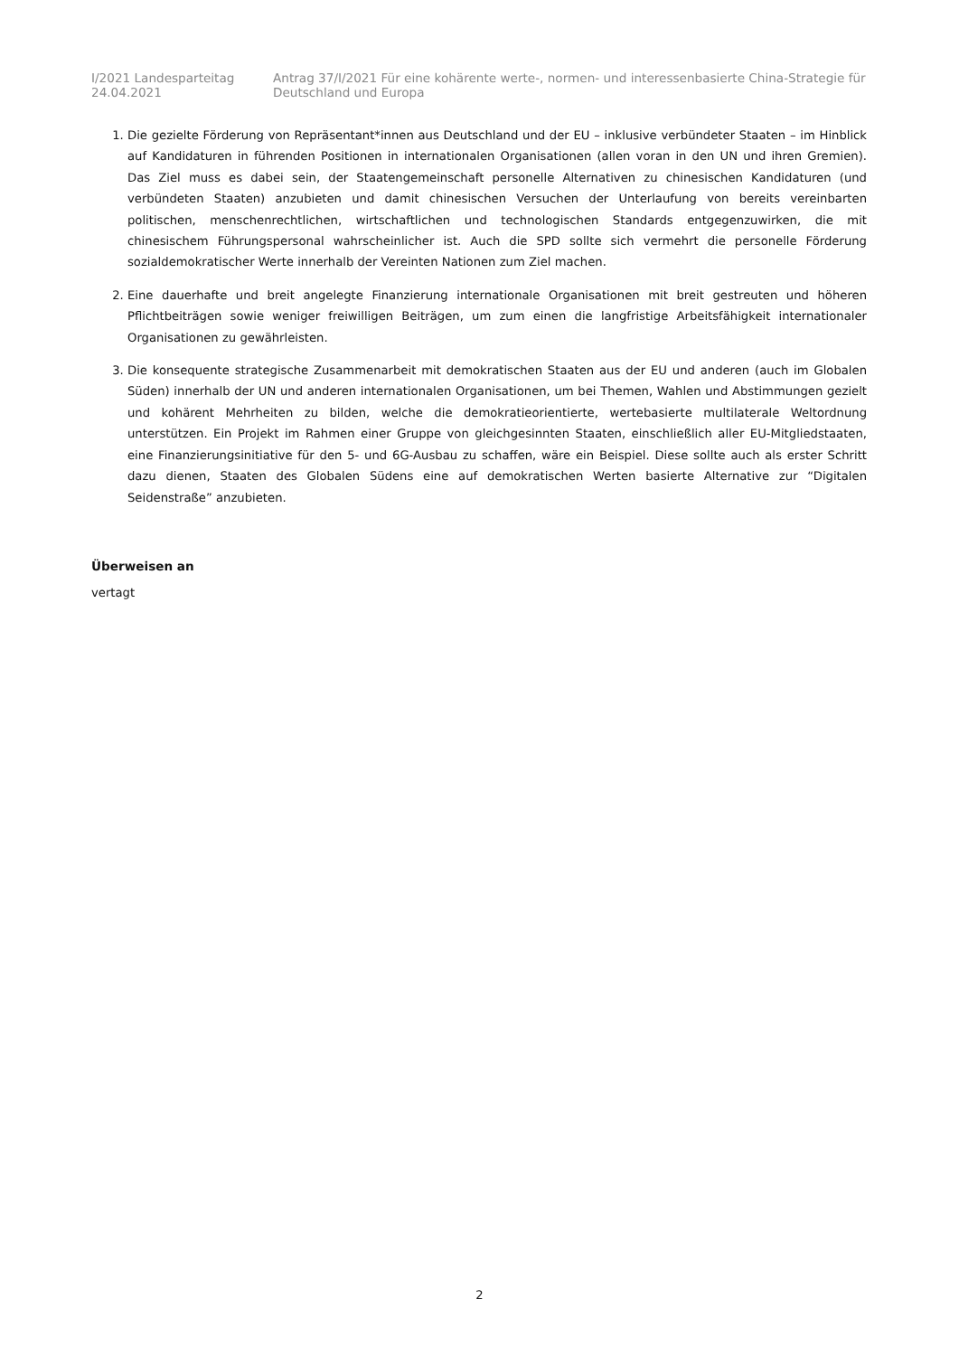I/2021 Landesparteitag 24.04.2021 Antrag 37/I/2021 Für eine kohärente werte-, normen- und interessenbasierte China-Strategie für Deutschland und Europa
1. Die gezielte Förderung von Repräsentant*innen aus Deutschland und der EU – inklusive verbündeter Staaten – im Hinblick auf Kandidaturen in führenden Positionen in internationalen Organisationen (allen voran in den UN und ihren Gremien). Das Ziel muss es dabei sein, der Staatengemeinschaft personelle Alternativen zu chinesischen Kandidaturen (und verbündeten Staaten) anzubieten und damit chinesischen Versuchen der Unterlaufung von bereits vereinbarten politischen, menschenrechtlichen, wirtschaftlichen und technologischen Standards entgegenzuwirken, die mit chinesischem Führungspersonal wahrscheinlicher ist. Auch die SPD sollte sich vermehrt die personelle Förderung sozialdemokratischer Werte innerhalb der Vereinten Nationen zum Ziel machen.
2. Eine dauerhafte und breit angelegte Finanzierung internationale Organisationen mit breit gestreuten und höheren Pflichtbeiträgen sowie weniger freiwilligen Beiträgen, um zum einen die langfristige Arbeitsfähigkeit internationaler Organisationen zu gewährleisten.
3. Die konsequente strategische Zusammenarbeit mit demokratischen Staaten aus der EU und anderen (auch im Globalen Süden) innerhalb der UN und anderen internationalen Organisationen, um bei Themen, Wahlen und Abstimmungen gezielt und kohärent Mehrheiten zu bilden, welche die demokratieorientierte, wertebasierte multilaterale Weltordnung unterstützen. Ein Projekt im Rahmen einer Gruppe von gleichgesinnten Staaten, einschließlich aller EU-Mitgliedstaaten, eine Finanzierungsinitiative für den 5- und 6G-Ausbau zu schaffen, wäre ein Beispiel. Diese sollte auch als erster Schritt dazu dienen, Staaten des Globalen Südens eine auf demokratischen Werten basierte Alternative zur “Digitalen Seidenstraße” anzubieten.
Überweisen an
vertagt
2